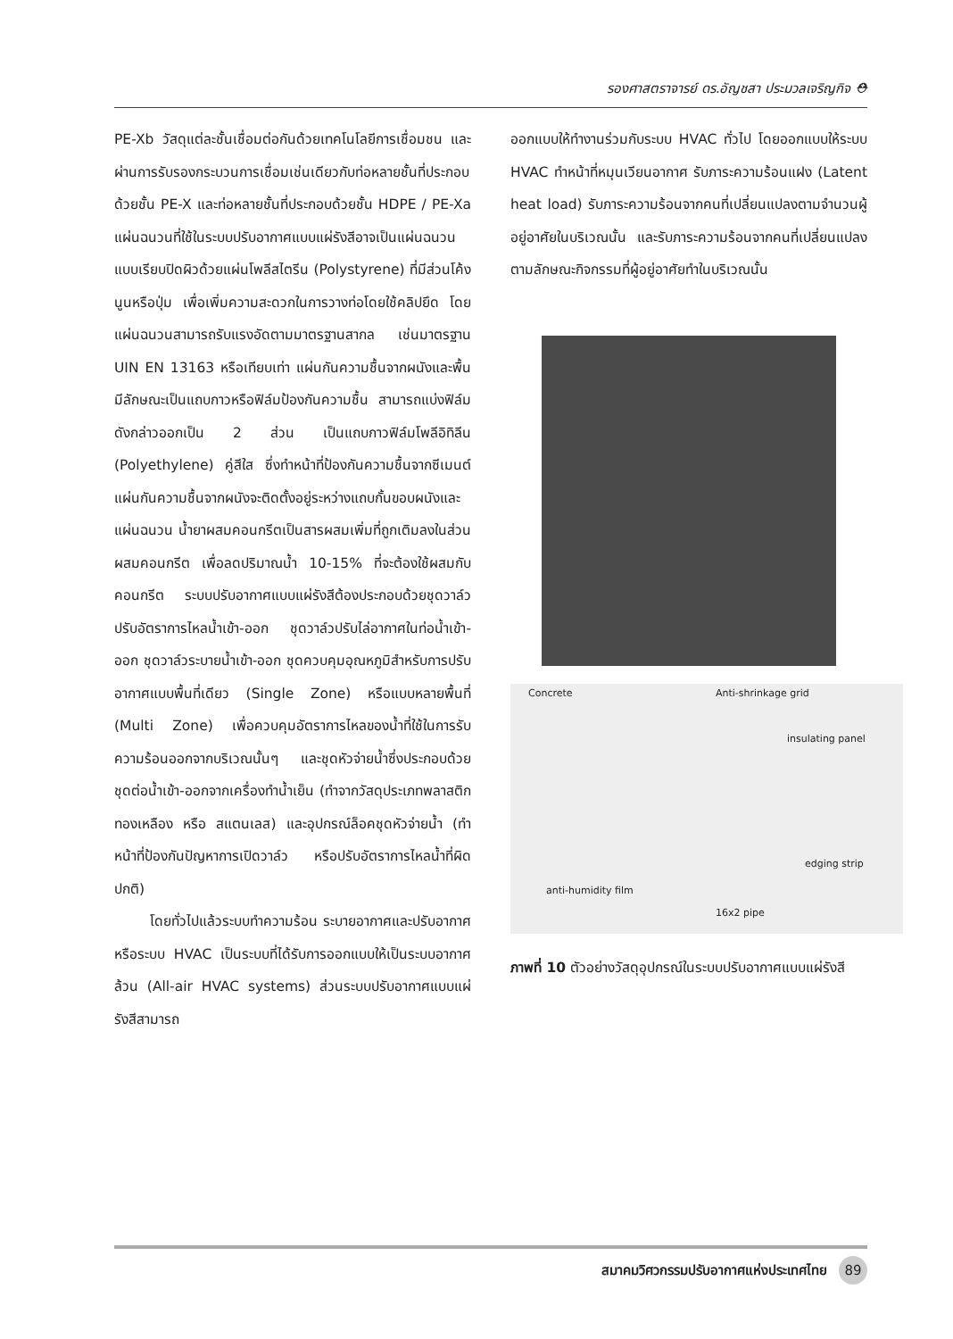รองศาสตราจารย์ ดร.อัญชสา ประมวลเจริญกิจ ⛑
PE-Xb วัสดุแต่ละชั้นเชื่อมต่อกันด้วยเทคโนโลยีการเชื่อมชน และผ่านการรับรองกระบวนการเชื่อมเช่นเดียวกับท่อหลายชั้นที่ประกอบด้วยชั้น PE-X และท่อหลายชั้นที่ประกอบด้วยชั้น HDPE / PE-Xa แผ่นฉนวนที่ใช้ในระบบปรับอากาศแบบแผ่รังสีอาจเป็นแผ่นฉนวนแบบเรียบปิดผิวด้วยแผ่นโพลีสไตรีน (Polystyrene) ที่มีส่วนโค้งนูนหรือปุ่ม เพื่อเพิ่มความสะดวกในการวางท่อโดยใช้คลิปยึด โดยแผ่นฉนวนสามารถรับแรงอัดตามมาตรฐานสากล เช่นมาตรฐาน UIN EN 13163 หรือเทียบเท่า แผ่นกันความชื้นจากผนังและพื้นมีลักษณะเป็นแถบกาวหรือฟิล์มป้องกันความชื้น สามารถแบ่งฟิล์มดังกล่าวออกเป็น 2 ส่วน เป็นแถบกาวฟิล์มโพลีอิทิลีน (Polyethylene) คู่สีใส ซึ่งทำหน้าที่ป้องกันความชื้นจากซีเมนต์ แผ่นกันความชื้นจากผนังจะติดตั้งอยู่ระหว่างแถบกั้นขอบผนังและแผ่นฉนวน น้ำยาผสมคอนกรีตเป็นสารผสมเพิ่มที่ถูกเติมลงในส่วนผสมคอนกรีต เพื่อลดปริมาณน้ำ 10-15% ที่จะต้องใช้ผสมกับคอนกรีต ระบบปรับอากาศแบบแผ่รังสีต้องประกอบด้วยชุดวาล์วปรับอัตราการไหลน้ำเข้า-ออก ชุดวาล์วปรับไล่อากาศในท่อน้ำเข้า-ออก ชุดวาล์วระบายน้ำเข้า-ออก ชุดควบคุมอุณหภูมิสำหรับการปรับอากาศแบบพื้นที่เดียว (Single Zone) หรือแบบหลายพื้นที่ (Multi Zone) เพื่อควบคุมอัตราการไหลของน้ำที่ใช้ในการรับความร้อนออกจากบริเวณนั้นๆ และชุดหัวจ่ายน้ำซึ่งประกอบด้วย ชุดต่อน้ำเข้า-ออกจากเครื่องทำน้ำเย็น (ทำจากวัสดุประเภทพลาสติก ทองเหลือง หรือ สแตนเลส) และอุปกรณ์ล็อคชุดหัวจ่ายน้ำ (ทำหน้าที่ป้องกันปัญหาการเปิดวาล์ว หรือปรับอัตราการไหลน้ำที่ผิดปกติ)
โดยทั่วไปแล้วระบบทำความร้อน ระบายอากาศและปรับอากาศ หรือระบบ HVAC เป็นระบบที่ได้รับการออกแบบให้เป็นระบบอากาศล้วน (All-air HVAC systems) ส่วนระบบปรับอากาศแบบแผ่รังสีสามารถ
ออกแบบให้ทำงานร่วมกับระบบ HVAC ทั่วไป โดยออกแบบให้ระบบ HVAC ทำหน้าที่หมุนเวียนอากาศ รับภาระความร้อนแฝง (Latent heat load) รับภาระความร้อนจากคนที่เปลี่ยนแปลงตามจำนวนผู้อยู่อาศัยในบริเวณนั้น และรับภาระความร้อนจากคนที่เปลี่ยนแปลงตามลักษณะกิจกรรมที่ผู้อยู่อาศัยทำในบริเวณนั้น
Concrete Anti-shrinkage grid
insulating panel
edging strip
anti-humidity film
16x2 pipe
ภาพที่ 10 ตัวอย่างวัสดุอุปกรณ์ในระบบปรับอากาศแบบแผ่รังสี
สมาคมวิศวกรรมปรับอากาศแห่งประเทศไทย 89